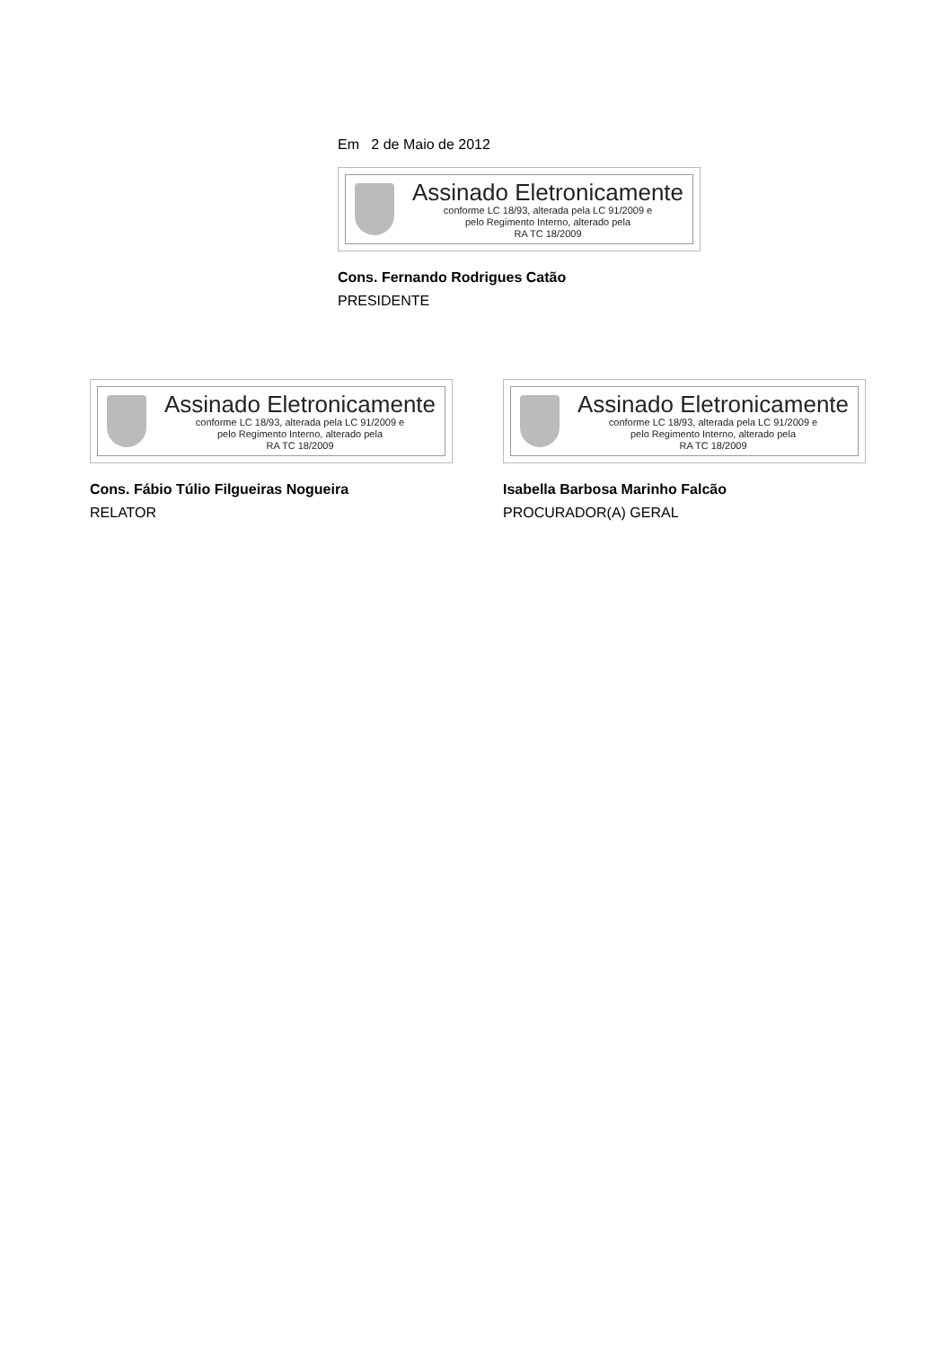Em 2 de Maio de 2012
Assinado Eletronicamente
conforme LC 18/93, alterada pela LC 91/2009 e
pelo Regimento Interno, alterado pela
RA TC 18/2009
Cons. Fernando Rodrigues Catão
PRESIDENTE
Assinado Eletronicamente
conforme LC 18/93, alterada pela LC 91/2009 e
pelo Regimento Interno, alterado pela
RA TC 18/2009
Cons. Fábio Túlio Filgueiras Nogueira
RELATOR
Assinado Eletronicamente
conforme LC 18/93, alterada pela LC 91/2009 e
pelo Regimento Interno, alterado pela
RA TC 18/2009
Isabella Barbosa Marinho Falcão
PROCURADOR(A) GERAL